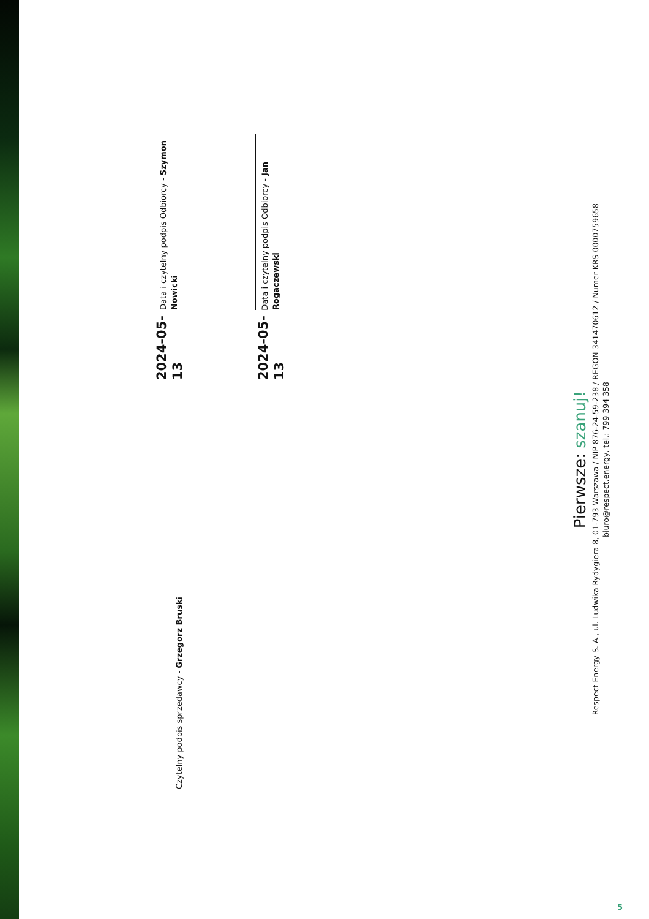2024-05-13
Data i czytelny podpis Odbiorcy - Szymon Nowicki
Czytelny podpis sprzedawcy - Grzegorz Bruski
2024-05-13
Data i czytelny podpis Odbiorcy - Jan Rogaczewski
Pierwsze: szanuj!
Respect Energy S. A., ul. Ludwika Rydygiera 8, 01-793 Warszawa / NIP 876-24-59-238 / REGON 341470612 / Numer KRS 0000759658
biuro@respect.energy, tel.: 799 394 358
5